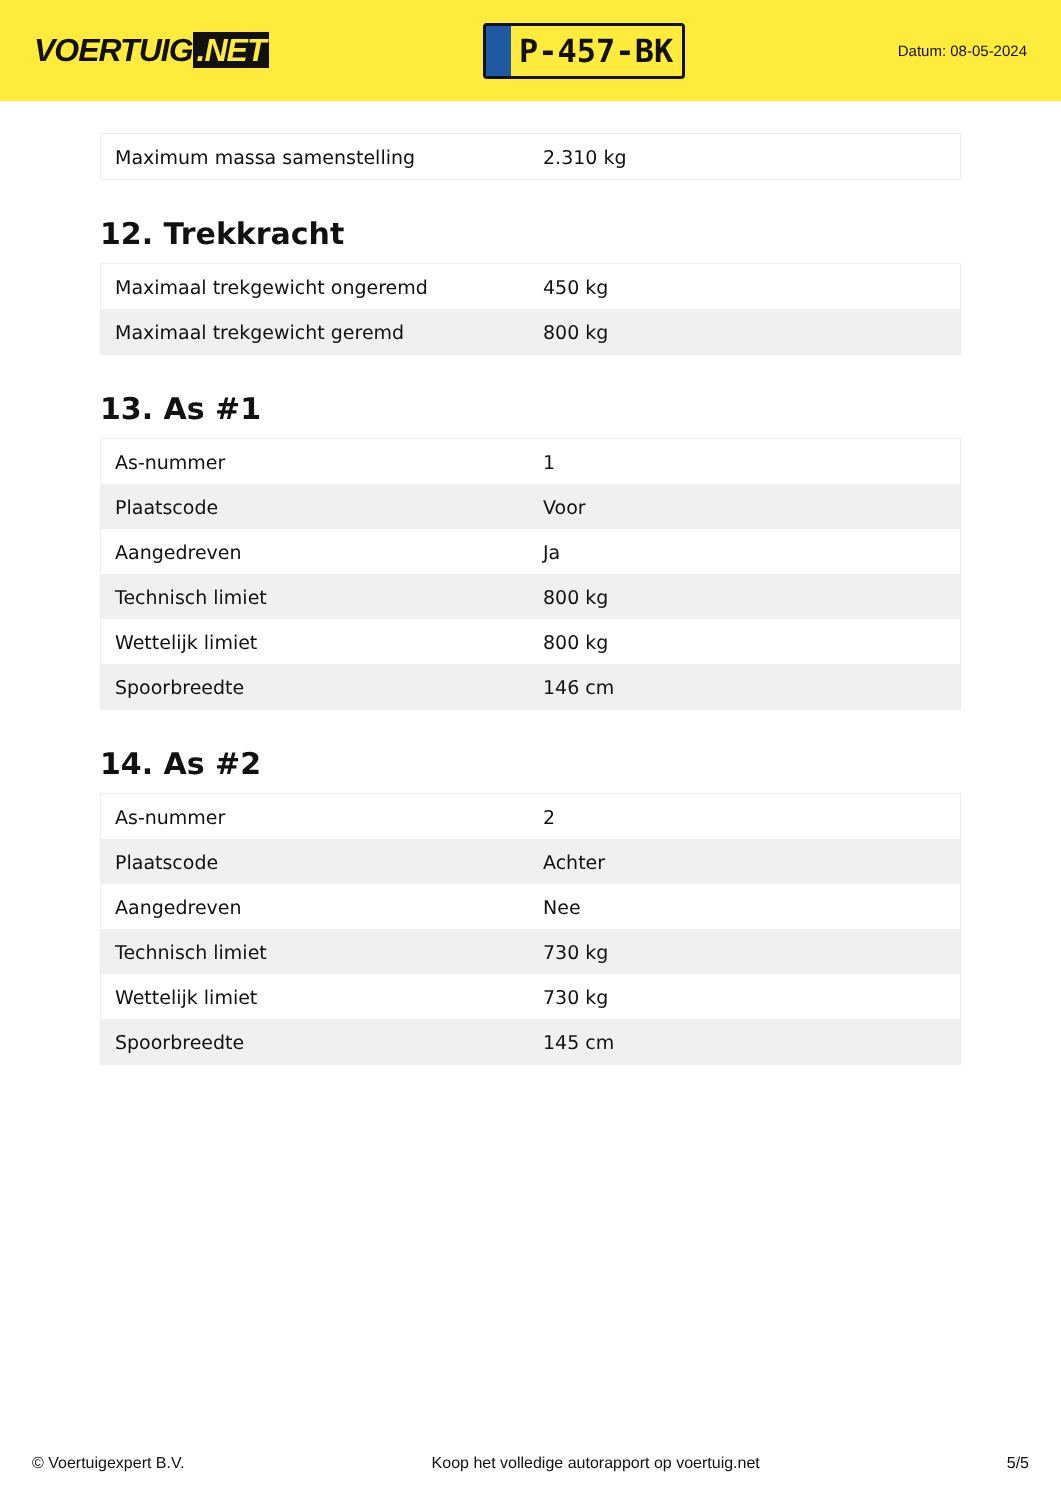VOERTUIG.NET
P-457-BK
Datum: 08-05-2024
| Maximum massa samenstelling | 2.310 kg |
12. Trekkracht
| Maximaal trekgewicht ongeremd | 450 kg |
| Maximaal trekgewicht geremd | 800 kg |
13. As #1
| As-nummer | 1 |
| Plaatscode | Voor |
| Aangedreven | Ja |
| Technisch limiet | 800 kg |
| Wettelijk limiet | 800 kg |
| Spoorbreedte | 146 cm |
14. As #2
| As-nummer | 2 |
| Plaatscode | Achter |
| Aangedreven | Nee |
| Technisch limiet | 730 kg |
| Wettelijk limiet | 730 kg |
| Spoorbreedte | 145 cm |
© Voertuigexpert B.V. Koop het volledige autorapport op voertuig.net 5/5